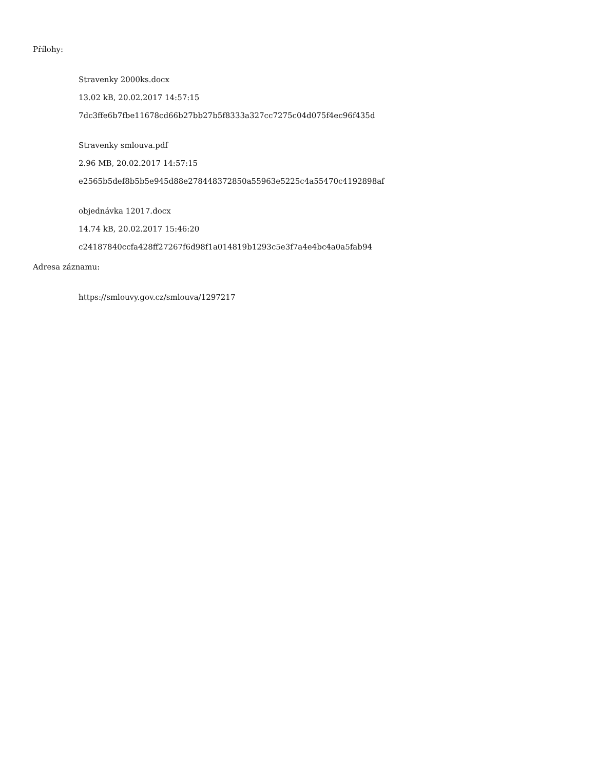Přílohy:
Stravenky 2000ks.docx
13.02 kB, 20.02.2017 14:57:15
7dc3ffe6b7fbe11678cd66b27bb27b5f8333a327cc7275c04d075f4ec96f435d
Stravenky smlouva.pdf
2.96 MB, 20.02.2017 14:57:15
e2565b5def8b5b5e945d88e278448372850a55963e5225c4a55470c4192898af
objednávka 12017.docx
14.74 kB, 20.02.2017 15:46:20
c24187840ccfa428ff27267f6d98f1a014819b1293c5e3f7a4e4bc4a0a5fab94
Adresa záznamu:
https://smlouvy.gov.cz/smlouva/1297217